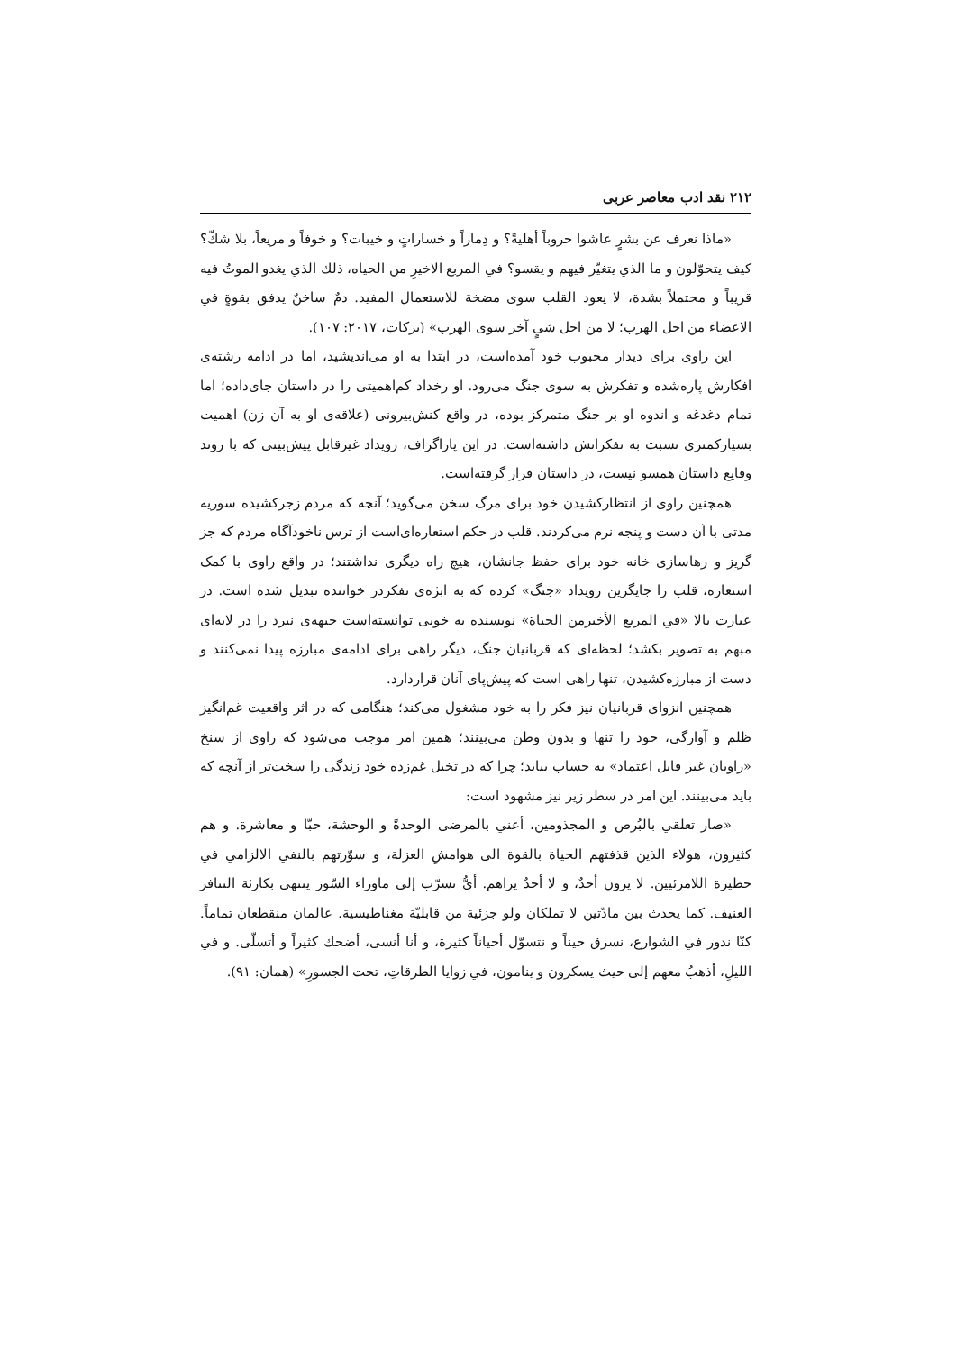۲۱۲ نقد ادب معاصر عربی
«ماذا نعرف عن بشرٍ عاشوا حروباً أهليةً؟ و دِماراً و خساراتٍ و خيبات؟ و خوفاً و مريعاً، بلا شكّ؟ كيف يتحوّلون و ما الذي يتغيّر فيهم و يقسو؟ في المربع الاخيرِ من الحياه، ذلك الذي يغدو الموتُ فيه قريباً و محتملاً بشدة، لا يعود القلب سوى مضخة للاستعمال المفيد. دمٌ ساخنٌ يدفق بقوةٍ في الاعضاء من اجل الهرب؛ لا من اجل شيٍ آخر سوى الهرب» (برکات، ۲۰۱۷: ۱۰۷).
این راوی برای دیدار محبوب خود آمده‌است، در ابتدا به او می‌اندیشید، اما در ادامه رشته‌ی افکارش پاره‌شده و تفکرش به سوی جنگ می‌رود. او رخداد کم‌اهمیتی را در داستان جای‌داده؛ اما تمام دغدغه و اندوه او بر جنگ متمرکز بوده، در واقع کنش‌بیرونی (علاقه‌ی او به آن زن) اهمیت بسیارکمتری نسبت به تفکراتش داشته‌است. در این پاراگراف، رویداد غیرقابل پیش‌بینی که با روند وقایع داستان همسو نیست، در داستان قرار گرفته‌است.
همچنین راوی از انتظارکشیدن خود برای مرگ سخن می‌گوید؛ آنچه که مردم زجرکشیده سوریه مدتی با آن دست و پنجه نرم می‌کردند. قلب در حکم استعاره‌ای‌است از ترس ناخودآگاه مردم که جز گریز و رهاسازی خانه خود برای حفظ جانشان، هیچ راه دیگری نداشتند؛ در واقع راوی با کمک استعاره، قلب را جایگزین رویداد «جنگ» کرده که به ابژه‌ی تفکردر خواننده تبدیل شده است. در عبارت بالا «في المربع الأخيرمن الحياة» نویسنده به خوبی توانسته‌است جبهه‌ی نبرد را در لایه‌ای مبهم به تصویر بکشد؛ لحظه‌ای که قربانیان جنگ، دیگر راهی برای ادامه‌ی مبارزه پیدا نمی‌کنند و دست از مبارزه‌کشیدن، تنها راهی است که پیش‌پای آنان قراردارد.
همچنین انزوای قربانیان نیز فکر را به خود مشغول می‌کند؛ هنگامی که در اثر واقعیت غم‌انگیز ظلم و آوارگی، خود را تنها و بدون وطن می‌بینند؛ همین امر موجب می‌شود که راوی از سنخ «راویان غیر قابل اعتماد» به حساب بیاید؛ چرا که در تخیل غم‌زده خود زندگی را سخت‌تر از آنچه که باید می‌بینند. این امر در سطر زیر نیز مشهود است:
«صار تعلقي بالبُرص و المجذومين، أعني بالمرضى الوحدةً و الوحشة، حبّا و معاشرة. و هم كثيرون، هولاء الذين قذفتهم الحياة بالقوة الى هوامشِ العزلة، و سوّرتهم بالنفي الالزامي في حظيرة اللامرئيين. لا يرون أحدٌ، و لا أحدٌ يراهم. أيُّ تسرّب إلى ماوراء السّور ينتهي بكارثة التنافر العنيف. كما يحدث بين مادّتين لا تملكان ولو جزئية من قابليّة مغناطيسية. عالمان منقطعان تماماً. كنّا ندور في الشوارع، نسرق حيناً و نتسوّل أحياناً كثيرة، و أنا أنسى، أضحك كثيراً و أتسلّى. و في الليلِ، أذهبُ معهم إلى حيث يسكرون و ينامون، في زوايا الطرقاتِ، تحت الجسورِ» (همان: ۹۱).